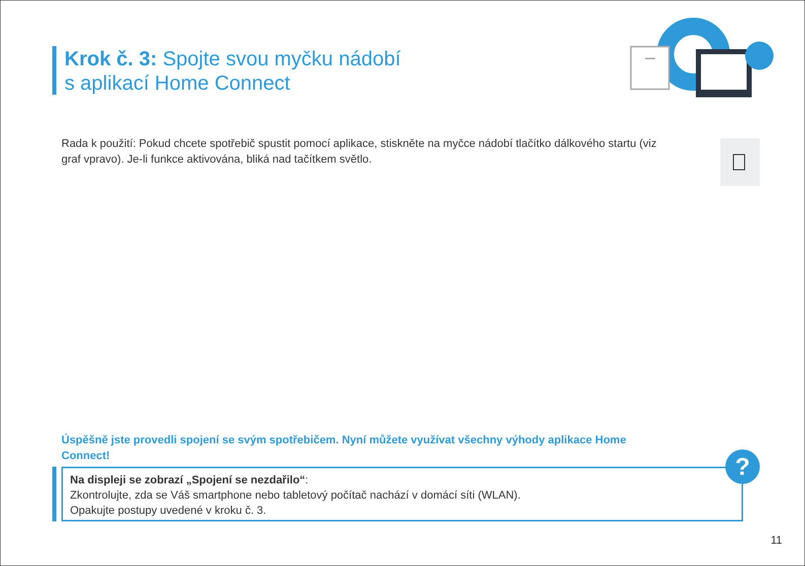Krok č. 3: Spojte svou myčku nádobí
s aplikací Home Connect
Rada k použití: Pokud chcete spotřebič spustit pomocí aplikace, stiskněte na myčce nádobí tlačítko dálkového startu (viz graf vpravo). Je-li funkce aktivována, bliká nad tačítkem světlo.
Úspěšně jste provedli spojení se svým spotřebičem. Nyní můžete využívat všechny výhody aplikace Home Connect!
Na displeji se zobrazí „Spojení se nezdařilo“:
Zkontrolujte, zda se Váš smartphone nebo tabletový počítač nachází v domácí síti (WLAN).
Opakujte postupy uvedené v kroku č. 3.
?
11